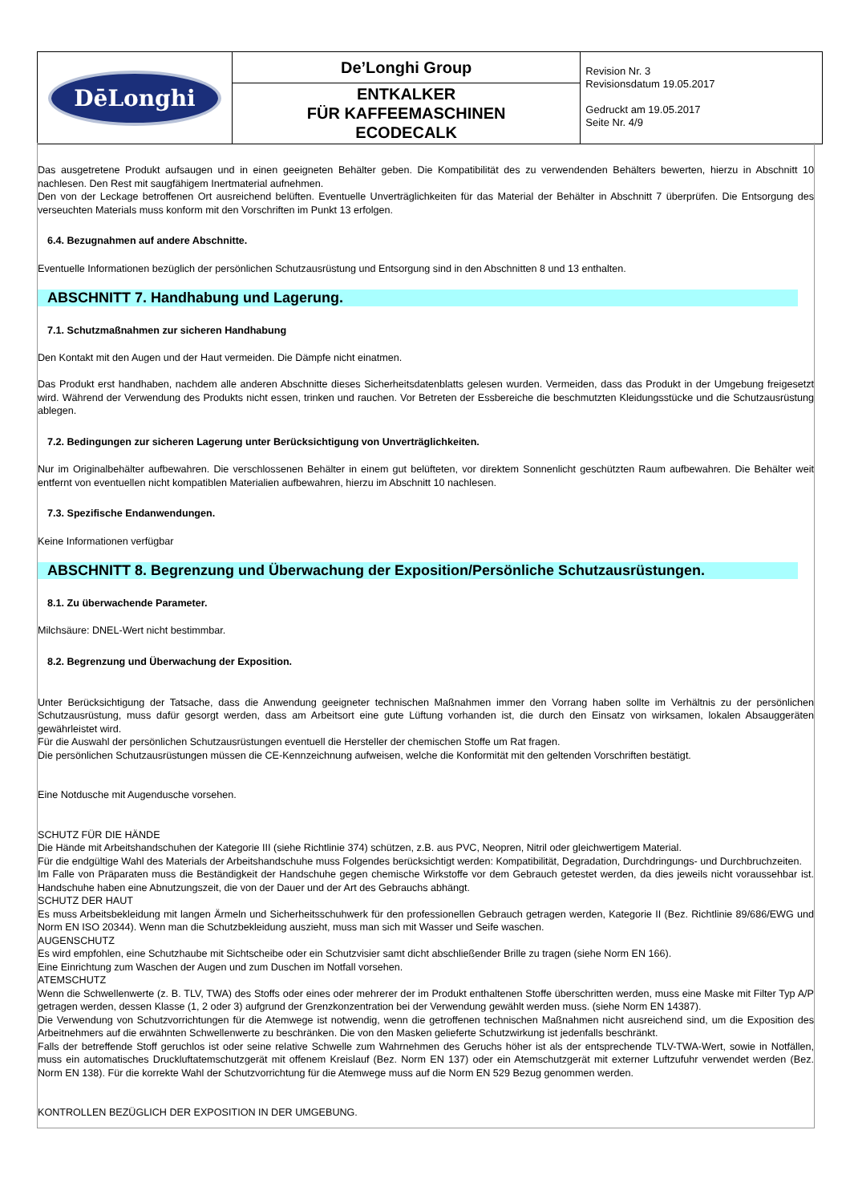| DēLonghi | De’Longhi Group | Revision Nr. 3 Revisionsdatum 19.05.2017 Gedruckt am 19.05.2017 Seite Nr. 4/9 |
| | ENTKALKER FÜR KAFFEEMASCHINEN ECODECALK | |
Das ausgetretene Produkt aufsaugen und in einen geeigneten Behälter geben. Die Kompatibilität des zu verwendenden Behälters bewerten, hierzu in Abschnitt 10 nachlesen. Den Rest mit saugfähigem Inertmaterial aufnehmen.
Den von der Leckage betroffenen Ort ausreichend belüften. Eventuelle Unverträglichkeiten für das Material der Behälter in Abschnitt 7 überprüfen. Die Entsorgung des verseuchten Materials muss konform mit den Vorschriften im Punkt 13 erfolgen.
6.4. Bezugnahmen auf andere Abschnitte.
Eventuelle Informationen bezüglich der persönlichen Schutzausrüstung und Entsorgung sind in den Abschnitten 8 und 13 enthalten.
ABSCHNITT 7. Handhabung und Lagerung.
7.1. Schutzmaßnahmen zur sicheren Handhabung
Den Kontakt mit den Augen und der Haut vermeiden. Die Dämpfe nicht einatmen.
Das Produkt erst handhaben, nachdem alle anderen Abschnitte dieses Sicherheitsdatenblatts gelesen wurden. Vermeiden, dass das Produkt in der Umgebung freigesetzt wird. Während der Verwendung des Produkts nicht essen, trinken und rauchen. Vor Betreten der Essbereiche die beschmutzten Kleidungsstücke und die Schutzausrüstung ablegen.
7.2. Bedingungen zur sicheren Lagerung unter Berücksichtigung von Unverträglichkeiten.
Nur im Originalbehälter aufbewahren. Die verschlossenen Behälter in einem gut belüfteten, vor direktem Sonnenlicht geschützten Raum aufbewahren. Die Behälter weit entfernt von eventuellen nicht kompatiblen Materialien aufbewahren, hierzu im Abschnitt 10 nachlesen.
7.3. Spezifische Endanwendungen.
Keine Informationen verfügbar
ABSCHNITT 8. Begrenzung und Überwachung der Exposition/Persönliche Schutzausrüstungen.
8.1. Zu überwachende Parameter.
Milchsäure: DNEL-Wert nicht bestimmbar.
8.2. Begrenzung und Überwachung der Exposition.
Unter Berücksichtigung der Tatsache, dass die Anwendung geeigneter technischen Maßnahmen immer den Vorrang haben sollte im Verhältnis zu der persönlichen Schutzausrüstung, muss dafür gesorgt werden, dass am Arbeitsort eine gute Lüftung vorhanden ist, die durch den Einsatz von wirksamen, lokalen Absauggeräten gewährleistet wird.
Für die Auswahl der persönlichen Schutzausrüstungen eventuell die Hersteller der chemischen Stoffe um Rat fragen.
Die persönlichen Schutzausrüstungen müssen die CE-Kennzeichnung aufweisen, welche die Konformität mit den geltenden Vorschriften bestätigt.
Eine Notdusche mit Augendusche vorsehen.
SCHUTZ FÜR DIE HÄNDE
Die Hände mit Arbeitshandschuhen der Kategorie III (siehe Richtlinie 374) schützen, z.B. aus PVC, Neopren, Nitril oder gleichwertigem Material.
Für die endgültige Wahl des Materials der Arbeitshandschuhe muss Folgendes berücksichtigt werden: Kompatibilität, Degradation, Durchdringungs- und Durchbruchzeiten.
Im Falle von Präparaten muss die Beständigkeit der Handschuhe gegen chemische Wirkstoffe vor dem Gebrauch getestet werden, da dies jeweils nicht voraussehbar ist. Handschuhe haben eine Abnutzungszeit, die von der Dauer und der Art des Gebrauchs abhängt.
SCHUTZ DER HAUT
Es muss Arbeitsbekleidung mit langen Ärmeln und Sicherheitsschuhwerk für den professionellen Gebrauch getragen werden, Kategorie II (Bez. Richtlinie 89/686/EWG und Norm EN ISO 20344). Wenn man die Schutzbekleidung auszieht, muss man sich mit Wasser und Seife waschen.
AUGENSCHUTZ
Es wird empfohlen, eine Schutzhaube mit Sichtscheibe oder ein Schutzvisier samt dicht abschließender Brille zu tragen (siehe Norm EN 166).
Eine Einrichtung zum Waschen der Augen und zum Duschen im Notfall vorsehen.
ATEMSCHUTZ
Wenn die Schwellenwerte (z. B. TLV, TWA) des Stoffs oder eines oder mehrerer der im Produkt enthaltenen Stoffe überschritten werden, muss eine Maske mit Filter Typ A/P getragen werden, dessen Klasse (1, 2 oder 3) aufgrund der Grenzkonzentration bei der Verwendung gewählt werden muss. (siehe Norm EN 14387).
Die Verwendung von Schutzvorrichtungen für die Atemwege ist notwendig, wenn die getroffenen technischen Maßnahmen nicht ausreichend sind, um die Exposition des Arbeitnehmers auf die erwähnten Schwellenwerte zu beschränken. Die von den Masken gelieferte Schutzwirkung ist jedenfalls beschränkt.
Falls der betreffende Stoff geruchlos ist oder seine relative Schwelle zum Wahrnehmen des Geruchs höher ist als der entsprechende TLV-TWA-Wert, sowie in Notfällen, muss ein automatisches Druckluftatemschutzgerät mit offenem Kreislauf (Bez. Norm EN 137) oder ein Atemschutzgerät mit externer Luftzufuhr verwendet werden (Bez. Norm EN 138). Für die korrekte Wahl der Schutzvorrichtung für die Atemwege muss auf die Norm EN 529 Bezug genommen werden.
KONTROLLEN BEZÜGLICH DER EXPOSITION IN DER UMGEBUNG.